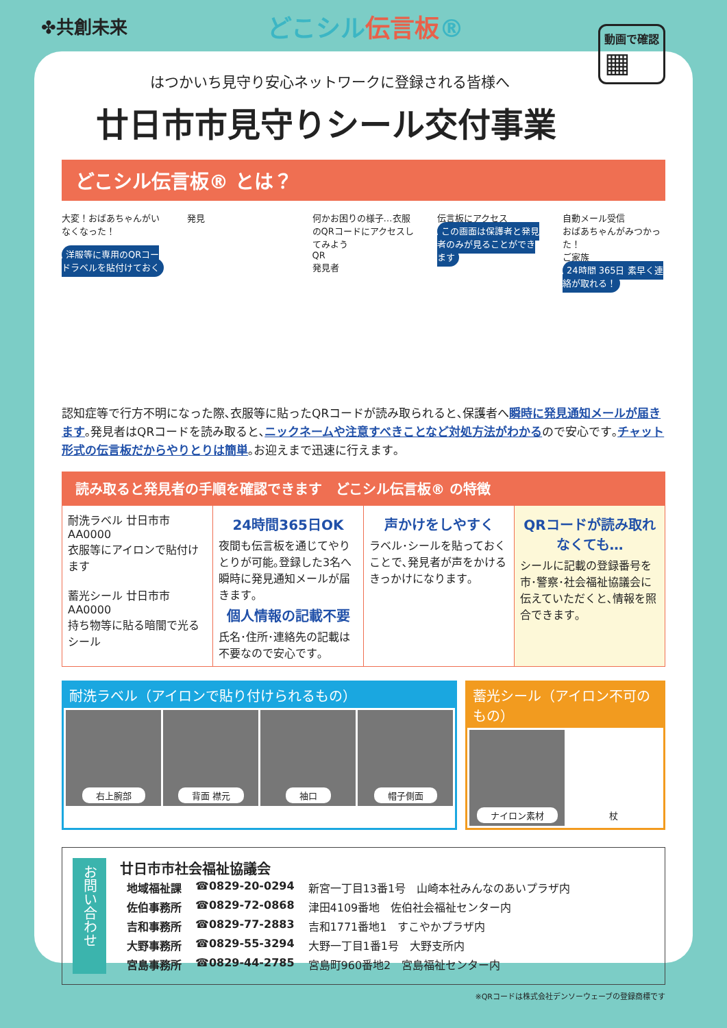✤共創未来
どこシル伝言板®
動画で確認
▦
はつかいち見守り安心ネットワークに登録される皆様へ
廿日市市見守りシール交付事業
どこシル伝言板® とは？
大変！おばあちゃんがいなくなった！
洋服等に専用のQRコードラベルを貼付けておく
発見 何かお困りの様子…衣服のQRコードにアクセスしてみよう
QR
発見者
伝言板にアクセス
この画面は保護者と発見者のみが見ることができます
自動メール受信
おばあちゃんがみつかった！
ご家族
24時間 365日 素早く連絡が取れる！
認知症等で行方不明になった際､衣服等に貼ったQRコードが読み取られると､保護者へ瞬時に発見通知メールが届きます｡発見者はQRコードを読み取ると､ニックネームや注意すべきことなど対処方法がわかるので安心です｡チャット形式の伝言板だからやりとりは簡単｡お迎えまで迅速に行えます｡
読み取ると発見者の手順を確認できます　どこシル伝言板® の特徴
| 耐洗ラベル 廿日市市 AA0000 衣服等にアイロンで貼付けます 蓄光シール 廿日市市 AA0000 持ち物等に貼る暗闇で光るシール | 24時間365日OK 夜間も伝言板を通じてやりとりが可能｡登録した3名へ瞬時に発見通知メールが届きます｡ 個人情報の記載不要 氏名･住所･連絡先の記載は不要なので安心です｡ | 声かけをしやすく ラベル･シールを貼っておくことで､発見者が声をかけるきっかけになります｡ | QRコードが読み取れなくても… シールに記載の登録番号を市･警察･社会福祉協議会に伝えていただくと､情報を照合できます｡ |
耐洗ラベル（アイロンで貼り付けられるもの）
右上腕部 背面 襟元 袖口 帽子側面
蓄光シール（アイロン不可のもの）
ナイロン素材 杖
お問い合わせ
廿日市市社会福祉協議会
| 地域福祉課 | ☎0829-20-0294 | 新宮一丁目13番1号 山崎本社みんなのあいプラザ内 |
| 佐伯事務所 | ☎0829-72-0868 | 津田4109番地 佐伯社会福祉センター内 |
| 吉和事務所 | ☎0829-77-2883 | 吉和1771番地1 すこやかプラザ内 |
| 大野事務所 | ☎0829-55-3294 | 大野一丁目1番1号 大野支所内 |
| 宮島事務所 | ☎0829-44-2785 | 宮島町960番地2 宮島福祉センター内 |
※QRコードは株式会社デンソーウェーブの登録商標です